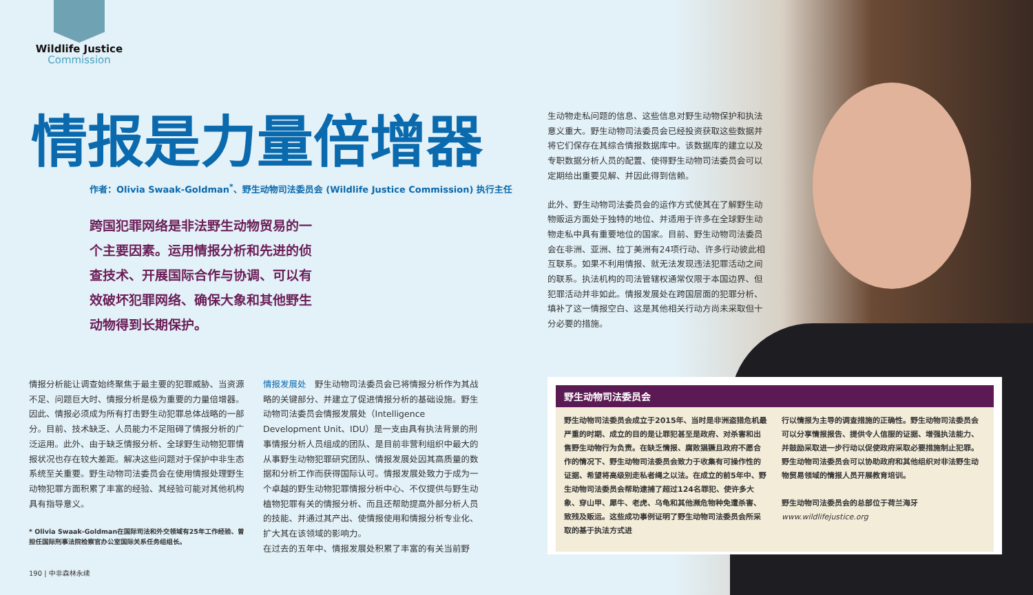Wildlife Justice
Commission
情报是力量倍增器
作者：Olivia Swaak-Goldman<sup>*</sup>、野生动物司法委员会 (Wildlife Justice Commission) 执行主任
跨国犯罪网络是非法野生动物贸易的一个主要因素。运用情报分析和先进的侦查技术、开展国际合作与协调、可以有效破坏犯罪网络、确保大象和其他野生动物得到长期保护。
生动物走私问题的信息、这些信息对野生动物保护和执法意义重大。野生动物司法委员会已经投资获取这些数据并将它们保存在其综合情报数据库中。该数据库的建立以及专职数据分析人员的配置、使得野生动物司法委员会可以定期给出重要见解、并因此得到信赖。
此外、野生动物司法委员会的运作方式使其在了解野生动物贩运方面处于独特的地位、并适用于许多在全球野生动物走私中具有重要地位的国家。目前、野生动物司法委员会在非洲、亚洲、拉丁美洲有24项行动、许多行动彼此相互联系。如果不利用情报、就无法发现违法犯罪活动之间的联系。执法机构的司法管辖权通常仅限于本国边界、但犯罪活动并非如此。情报发展处在跨国层面的犯罪分析、填补了这一情报空白、这是其他相关行动方尚未采取但十分必要的措施。
情报分析能让调查始终聚焦于最主要的犯罪威胁、当资源不足、问题巨大时、情报分析是极为重要的力量倍增器。因此、情报必须成为所有打击野生动犯罪总体战略的一部分。目前、技术缺乏、人员能力不足阻碍了情报分析的广泛运用。此外、由于缺乏情报分析、全球野生动物犯罪情报状况也存在较大差距。解决这些问题对于保护中非生态系统至关重要。野生动物司法委员会在使用情报处理野生动物犯罪方面积累了丰富的经验、其经验可能对其他机构具有指导意义。
情报发展处　野生动物司法委员会已将情报分析作为其战略的关键部分、并建立了促进情报分析的基础设施。野生动物司法委员会情报发展处（Intelligence Development Unit、IDU）是一支由具有执法背景的刑事情报分析人员组成的团队、是目前非营利组织中最大的从事野生动物犯罪研究团队、情报发展处因其高质量的数据和分析工作而获得国际认可。情报发展处致力于成为一个卓越的野生动物犯罪情报分析中心、不仅提供与野生动植物犯罪有关的情报分析、而且还帮助提高外部分析人员的技能、并通过其产出、使情报使用和情报分析专业化、扩大其在该领域的影响力。
在过去的五年中、情报发展处积累了丰富的有关当前野
* Olivia Swaak-Goldman在国际司法和外交领域有25年工作经验、曾担任国际刑事法院检察官办公室国际关系任务组组长。
190 | 中非森林永续
野生动物司法委员会
野生动物司法委员会成立于2015年、当时是非洲盗猎危机最严重的时期、成立的目的是让罪犯甚至是政府、对杀害和出售野生动物行为负责。在缺乏情报、腐败猖獗且政府不愿合作的情况下、野生动物司法委员会致力于收集有可操作性的证据、希望将高级别走私者绳之以法。在成立的前5年中、野生动物司法委员会帮助逮捕了超过124名罪犯、使许多大象、穿山甲、犀牛、老虎、乌龟和其他濒危物种免遭杀害、致残及贩运。这些成功事例证明了野生动物司法委员会所采取的基于执法方式进
行以情报为主导的调查措施的正确性。野生动物司法委员会可以分享情报报告、提供令人信服的证据、增强执法能力、并鼓励采取进一步行动以促使政府采取必要措施制止犯罪。
野生动物司法委员会可以协助政府和其他组织对非法野生动物贸易领域的情报人员开展教育培训。
野生动物司法委员会的总部位于荷兰海牙
www.wildlifejustice.org